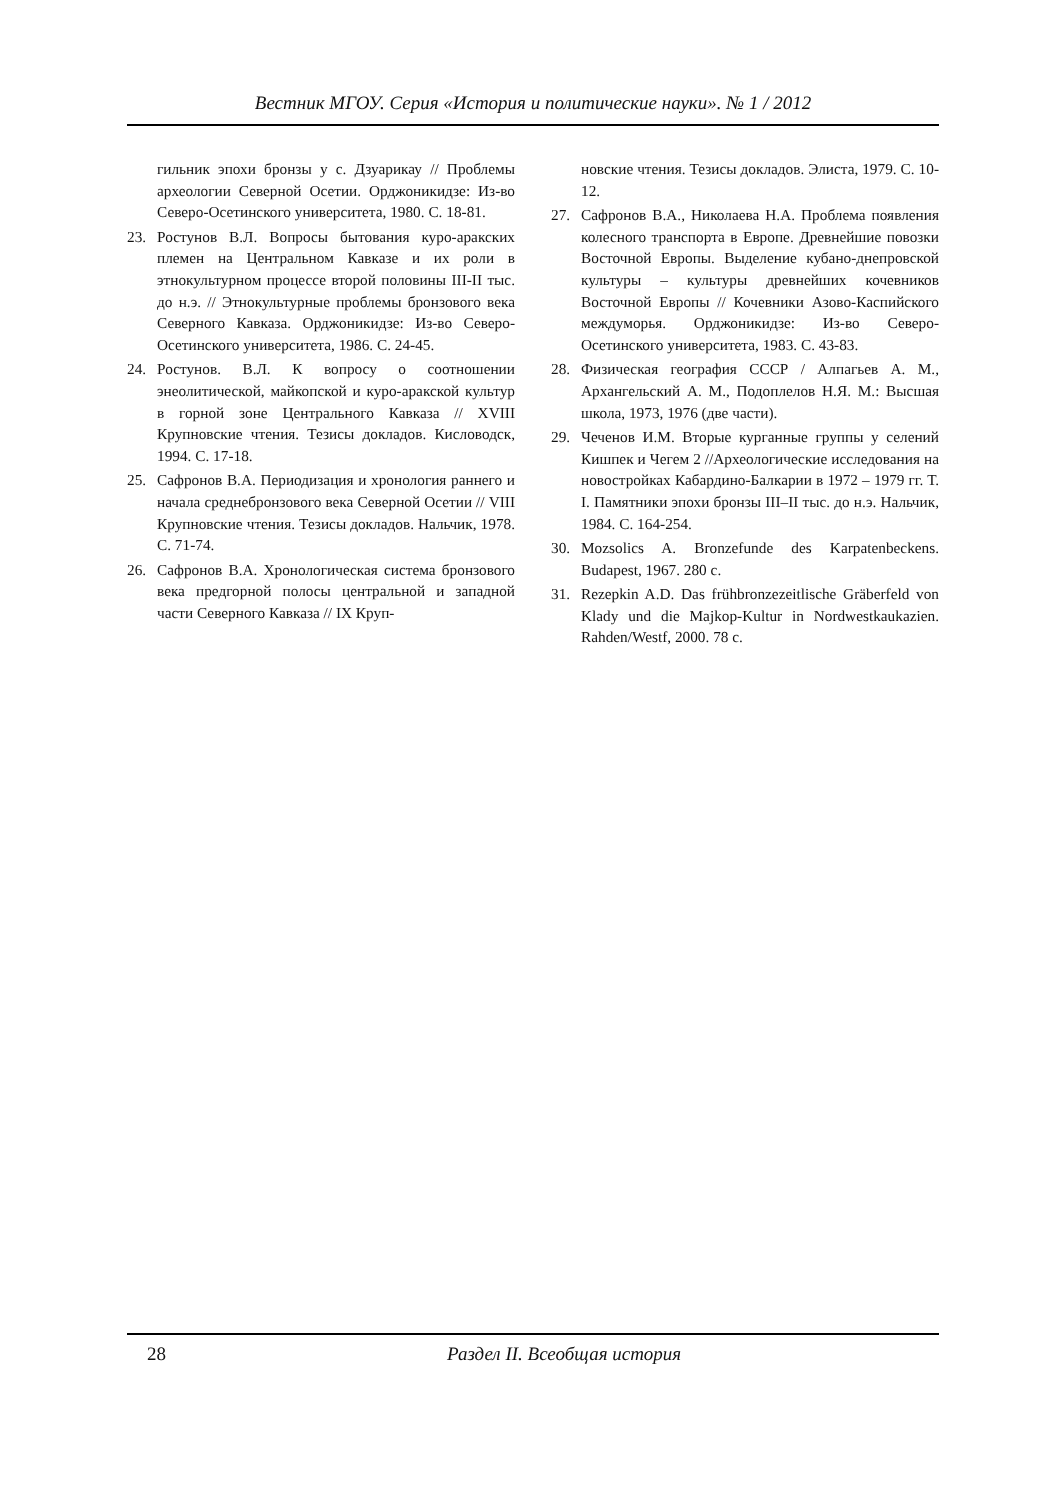Вестник МГОУ. Серия «История и политические науки». № 1 / 2012
гильник эпохи бронзы у с. Дзуарикау // Проблемы археологии Северной Осетии. Орджоникидзе: Из-во Северо-Осетинского университета, 1980. С. 18-81.
23. Ростунов В.Л. Вопросы бытования куро-аракских племен на Центральном Кавказе и их роли в этнокультурном процессе второй половины III-II тыс. до н.э. // Этнокультурные проблемы бронзового века Северного Кавказа. Орджоникидзе: Из-во Северо-Осетинского университета, 1986. С. 24-45.
24. Ростунов. В.Л. К вопросу о соотношении энеолитической, майкопской и куро-аракской культур в горной зоне Центрального Кавказа // XVIII Крупновские чтения. Тезисы докладов. Кисловодск, 1994. С. 17-18.
25. Сафронов В.А. Периодизация и хронология раннего и начала среднебронзового века Северной Осетии // VIII Крупновские чтения. Тезисы докладов. Нальчик, 1978. С. 71-74.
26. Сафронов В.А. Хронологическая система бронзового века предгорной полосы центральной и западной части Северного Кавказа // IX Круп-
новские чтения. Тезисы докладов. Элиста, 1979. С. 10-12.
27. Сафронов В.А., Николаева Н.А. Проблема появления колесного транспорта в Европе. Древнейшие повозки Восточной Европы. Выделение кубано-днепровской культуры – культуры древнейших кочевников Восточной Европы // Кочевники Азово-Каспийского междуморья. Орджоникидзе: Из-во Северо-Осетинского университета, 1983. С. 43-83.
28. Физическая география СССР / Алпагьев А. М., Архангельский А. М., Подоплелов Н.Я. М.: Высшая школа, 1973, 1976 (две части).
29. Чеченов И.М. Вторые курганные группы у селений Кишпек и Чегем 2 //Археологические исследования на новостройках Кабардино-Балкарии в 1972 – 1979 гг. Т. I. Памятники эпохи бронзы III–II тыс. до н.э. Нальчик, 1984. С. 164-254.
30. Mozsolics A. Bronzefunde des Karpatenbeckens. Budapest, 1967. 280 с.
31. Rezepkin A.D. Das frühbronzezeitlische Gräberfeld von Klady und die Majkop-Kultur in Nordwestkaukazien. Rahden/Westf, 2000. 78 с.
28 Раздел II. Всеобщая история